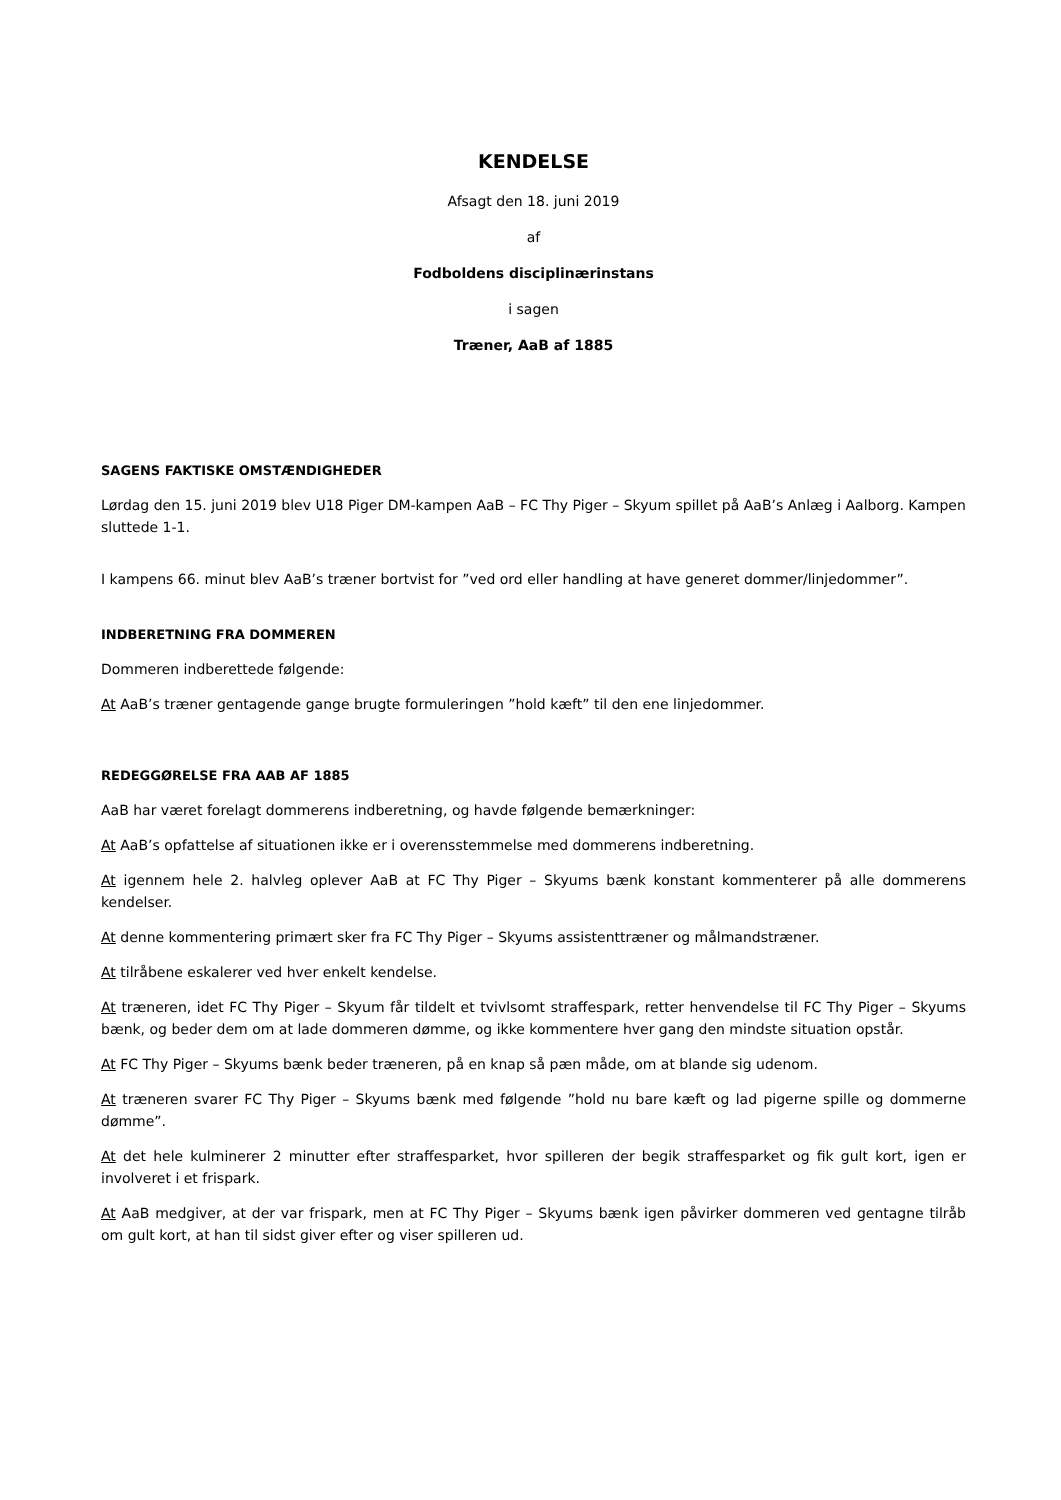KENDELSE
Afsagt den 18. juni 2019
af
Fodboldens disciplinærinstans
i sagen
Træner, AaB af 1885
SAGENS FAKTISKE OMSTÆNDIGHEDER
Lørdag den 15. juni 2019 blev U18 Piger DM-kampen AaB – FC Thy Piger – Skyum spillet på AaB’s Anlæg i Aalborg. Kampen sluttede 1-1.
I kampens 66. minut blev AaB’s træner bortvist for ”ved ord eller handling at have generet dommer/linjedommer”.
INDBERETNING FRA DOMMEREN
Dommeren indberettede følgende:
At AaB’s træner gentagende gange brugte formuleringen ”hold kæft” til den ene linjedommer.
REDEGGØRELSE FRA AAB AF 1885
AaB har været forelagt dommerens indberetning, og havde følgende bemærkninger:
At AaB’s opfattelse af situationen ikke er i overensstemmelse med dommerens indberetning.
At igennem hele 2. halvleg oplever AaB at FC Thy Piger – Skyums bænk konstant kommenterer på alle dommerens kendelser.
At denne kommentering primært sker fra FC Thy Piger – Skyums assistenttræner og målmandstræner.
At tilråbene eskalerer ved hver enkelt kendelse.
At træneren, idet FC Thy Piger – Skyum får tildelt et tvivlsomt straffespark, retter henvendelse til FC Thy Piger – Skyums bænk, og beder dem om at lade dommeren dømme, og ikke kommentere hver gang den mindste situation opstår.
At FC Thy Piger – Skyums bænk beder træneren, på en knap så pæn måde, om at blande sig udenom.
At træneren svarer FC Thy Piger – Skyums bænk med følgende ”hold nu bare kæft og lad pigerne spille og dommerne dømme”.
At det hele kulminerer 2 minutter efter straffesparket, hvor spilleren der begik straffesparket og fik gult kort, igen er involveret i et frispark.
At AaB medgiver, at der var frispark, men at FC Thy Piger – Skyums bænk igen påvirker dommeren ved gentagne tilråb om gult kort, at han til sidst giver efter og viser spilleren ud.